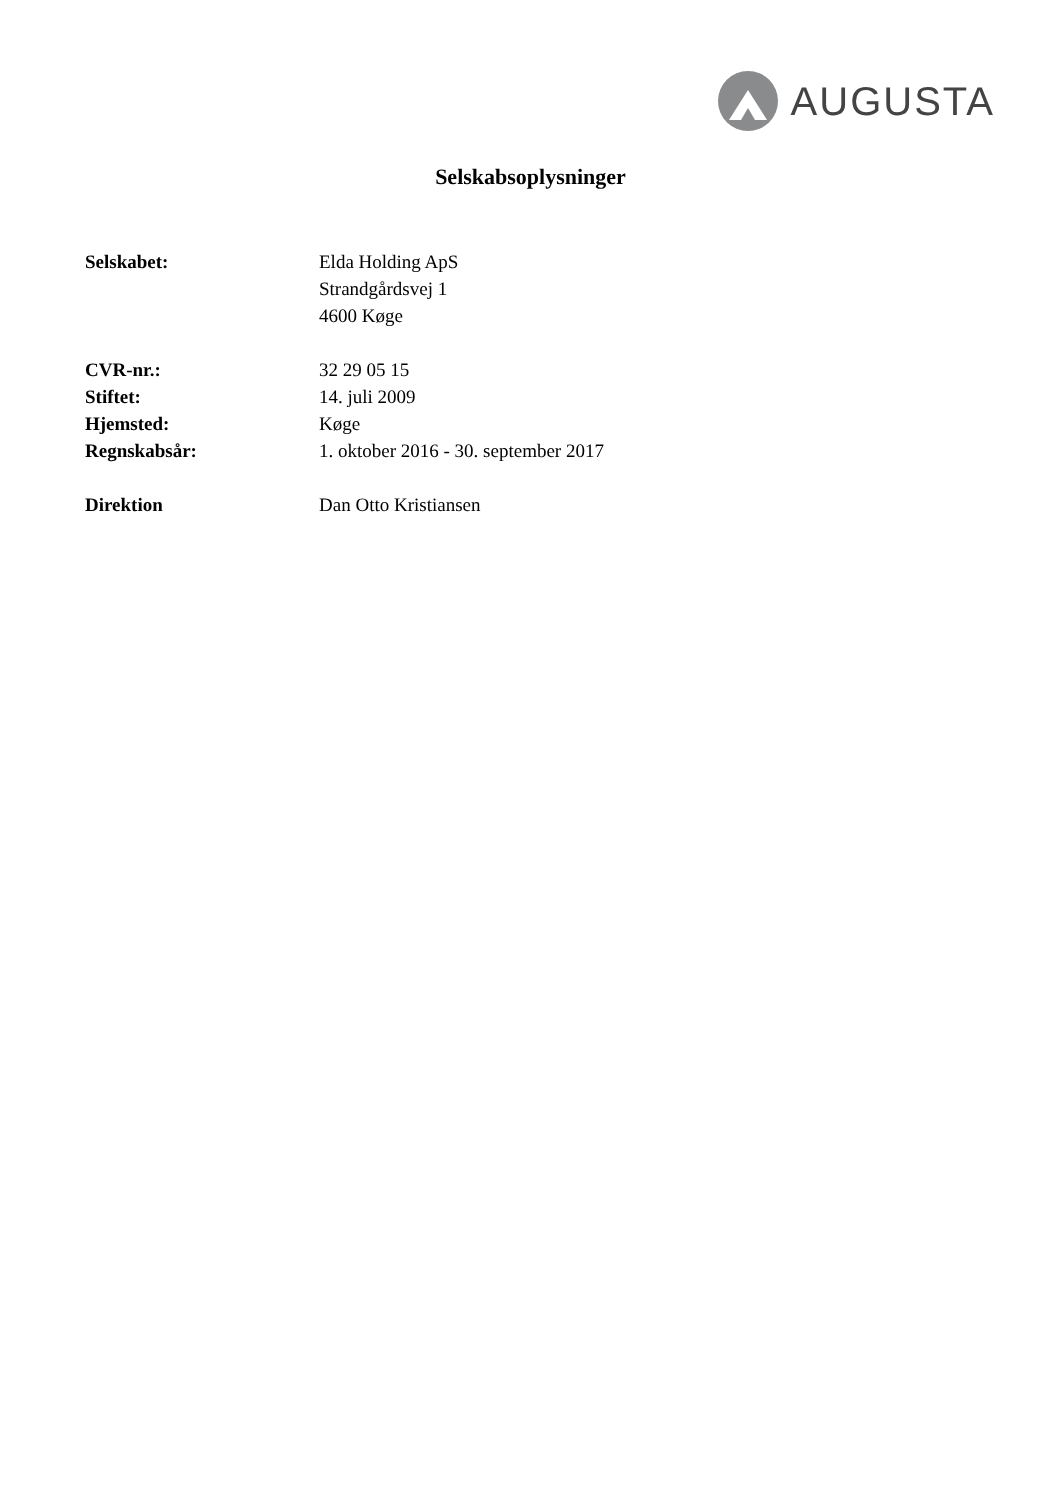AUGUSTA
Selskabsoplysninger
Selskabet: Elda Holding ApS
Strandgårdsvej 1
4600 Køge
CVR-nr.: 32 29 05 15
Stiftet: 14. juli 2009
Hjemsted: Køge
Regnskabsår: 1. oktober 2016 - 30. september 2017
Direktion Dan Otto Kristiansen